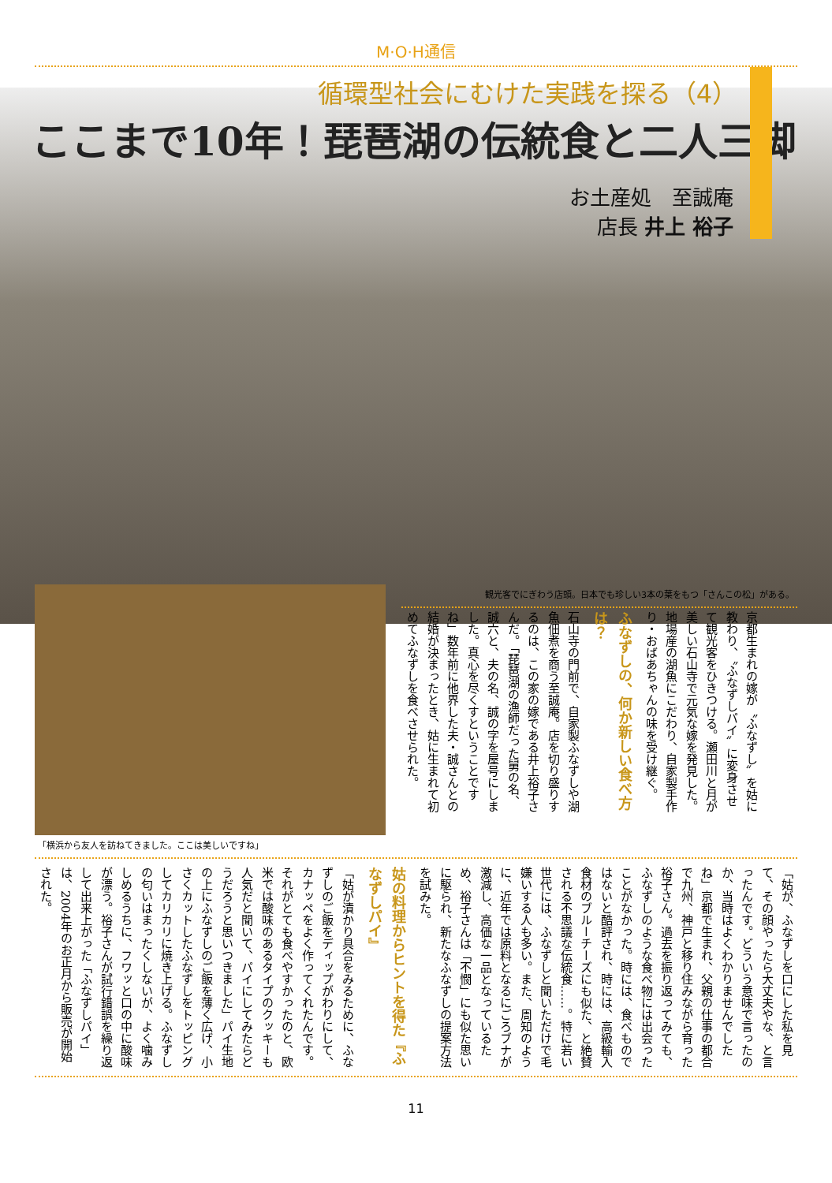M·O·H通信
循環型社会にむけた実践を探る（4）
ここまで10年！琵琶湖の伝統食と二人三脚
お土産処　至誠庵
店長 井上 裕子
「横浜から友人を訪ねてきました。ここは美しいですね」 観光客でにぎわう店頭。日本でも珍しい3本の葉をもつ「さんこの松」がある。
京都生まれの嫁が〝ふなずし〟を姑に教わり、〝ふなずしパイ〟に変身させて観光客をひきつける。瀬田川と月が美しい石山寺で元気な嫁を発見した。地場産の湖魚にこだわり、自家製手作り・おばあちゃんの味を受け継ぐ。
ふなずしの、何か新しい食べ方は？
石山寺の門前で、自家製ふなずしや湖魚佃煮を商う至誠庵。店を切り盛りするのは、この家の嫁である井上裕子さんだ。「琵琶湖の漁師だった舅の名、誠六と、夫の名、誠の字を屋号にしました。真心を尽くすということですね」数年前に他界した夫・誠さんとの結婚が決まったとき、姑に生まれて初めてふなずしを食べさせられた。
「姑が、ふなずしを口にした私を見て、その顔やったら大丈夫やな、と言ったんです。どういう意味で言ったのか、当時はよくわかりませんでしたね」京都で生まれ、父親の仕事の都合で九州、神戸と移り住みながら育った裕子さん。過去を振り返ってみても、ふなずしのような食べ物には出会ったことがなかった。時には、食べものではないと酷評され、時には、高級輸入食材のブルーチーズにも似た、と絶賛される不思議な伝統食……。特に若い世代には、ふなずしと聞いただけで毛嫌いする人も多い。また、周知のように、近年では原料となるにごろブナが激減し、高価な一品となっているため、裕子さんは「不憫」にも似た思いに駆られ、新たなふなずしの提案方法を試みた。
姑の料理からヒントを得た『ふなずしパイ』
「姑が漬かり具合をみるために、ふなずしのご飯をディップがわりにして、カナッペをよく作ってくれたんです。それがとても食べやすかったのと、欧米では酸味のあるタイプのクッキーも人気だと聞いて、パイにしてみたらどうだろうと思いつきました」パイ生地の上にふなずしのご飯を薄く広げ、小さくカットしたふなずしをトッピングしてカリカリに焼き上げる。ふなずしの匂いはまったくしないが、よく噛みしめるうちに、フワッと口の中に酸味が漂う。裕子さんが試行錯誤を繰り返して出来上がった「ふなずしパイ」は、2004年のお正月から販売が開始された。
11